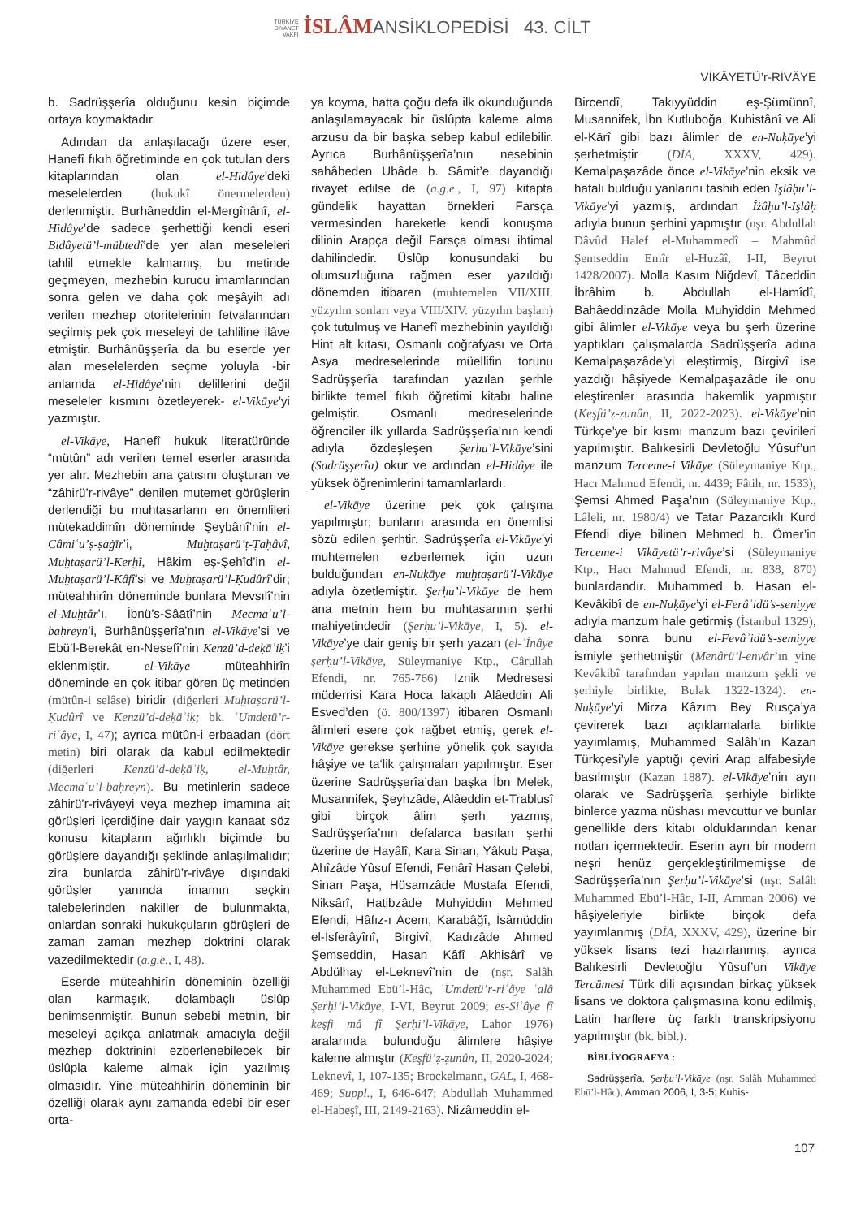TÜRKİYE
DİYANET
VAKFI İSLÂMANSİKLOPEDİSİ 43. CİLT
VİKĀYETÜ’r-RİVÂYE
b. Sadrüşşerîa olduğunu kesin biçimde ortaya koymaktadır.
Adından da anlaşılacağı üzere eser, Hanefî fıkıh öğretiminde en çok tutulan ders kitaplarından olan el-Hidâye’deki meselelerden (hukukî önermelerden) derlenmiştir. Burhâneddin el-Mergînânî, el-Hidâye’de sadece şerhettiği kendi eseri Bidâyetü’l-mübtedî’de yer alan meseleleri tahlil etmekle kalmamış, bu metinde geçmeyen, mezhebin kurucu imamlarından sonra gelen ve daha çok meşâyih adı verilen mezhep otoritelerinin fetvalarından seçilmiş pek çok meseleyi de tahliline ilâve etmiştir. Burhânüşşerîa da bu eserde yer alan meselelerden seçme yoluyla -bir anlamda el-Hidâye’nin delillerini değil meseleler kısmını özetleyerek- el-Vikāye’yi yazmıştır.
el-Vikāye, Hanefî hukuk literatüründe “mütûn” adı verilen temel eserler arasında yer alır. Mezhebin ana çatısını oluşturan ve “zâhirü’r-rivâye” denilen mutemet görüşlerin derlendiği bu muhtasarların en önemlileri mütekaddimîn döneminde Şeybânî’nin el-Câmiʿu’ṣ-ṣaġīr’i, Muḫtaṣarü’ṭ-Ṭaḥâvî, Muḫtaṣarü’l-Kerḫî, Hâkim eş-Şehîd’in el-Muḫtaṣarü’l-Kâfî’si ve Muḫtaṣarü’l-Ḳudûrî’dir; müteahhirîn döneminde bunlara Mevsılî’nin el-Muḫtâr’ı, İbnü’s-Sâātî’nin Mecmaʿu’l-baḥreyn’i, Burhânüşşerîa’nın el-Vikāye’si ve Ebü’l-Berekât en-Nesefî’nin Kenzü’d-deḳāʾiḳ’i eklenmiştir. el-Vikāye müteahhirîn döneminde en çok itibar gören üç metinden (mütûn-i selâse) biridir (diğerleri Muḫtaṣarü’l-Ḳudûrî ve Kenzü’d-deḳāʾiḳ; bk. ʿUmdetü’r-riʿâye, I, 47); ayrıca mütûn-i erbaadan (dört metin) biri olarak da kabul edilmektedir (diğerleri Kenzü’d-deḳāʾiḳ, el-Muḫtâr, Mecmaʿu’l-baḥreyn). Bu metinlerin sadece zâhirü’r-rivâyeyi veya mezhep imamına ait görüşleri içerdiğine dair yaygın kanaat söz konusu kitapların ağırlıklı biçimde bu görüşlere dayandığı şeklinde anlaşılmalıdır; zira bunlarda zâhirü’r-rivâye dışındaki görüşler yanında imamın seçkin talebelerinden nakiller de bulunmakta, onlardan sonraki hukukçuların görüşleri de zaman zaman mezhep doktrini olarak vazedilmektedir (a.g.e., I, 48).
Eserde müteahhirîn döneminin özelliği olan karmaşık, dolambaçlı üslûp benimsenmiştir. Bunun sebebi metnin, bir meseleyi açıkça anlatmak amacıyla değil mezhep doktrinini ezberlenebilecek bir üslûpla kaleme almak için yazılmış olmasıdır. Yine müteahhirîn döneminin bir özelliği olarak aynı zamanda edebî bir eser orta-
ya koyma, hatta çoğu defa ilk okunduğunda anlaşılamayacak bir üslûpta kaleme alma arzusu da bir başka sebep kabul edilebilir. Ayrıca Burhânüşşerîa’nın nesebinin sahâbeden Ubâde b. Sâmit’e dayandığı rivayet edilse de (a.g.e., I, 97) kitapta gündelik hayattan örnekleri Farsça vermesinden hareketle kendi konuşma dilinin Arapça değil Farsça olması ihtimal dahilindedir. Üslûp konusundaki bu olumsuzluğuna rağmen eser yazıldığı dönemden itibaren (muhtemelen VII/XIII. yüzyılın sonları veya VIII/XIV. yüzyılın başları) çok tutulmuş ve Hanefî mezhebinin yayıldığı Hint alt kıtası, Osmanlı coğrafyası ve Orta Asya medreselerinde müellifin torunu Sadrüşşerîa tarafından yazılan şerhle birlikte temel fıkıh öğretimi kitabı haline gelmiştir. Osmanlı medreselerinde öğrenciler ilk yıllarda Sadrüşşerîa’nın kendi adıyla özdeşleşen Şerḥu’l-Vikāye’sini (Sadrüşşerîa) okur ve ardından el-Hidâye ile yüksek öğrenimlerini tamamlarlardı.
el-Vikāye üzerine pek çok çalışma yapılmıştır; bunların arasında en önemlisi sözü edilen şerhtir. Sadrüşşerîa el-Vikāye’yi muhtemelen ezberlemek için uzun bulduğundan en-Nuḳāye muḫtaṣarü’l-Vikāye adıyla özetlemiştir. Şerḥu’l-Vikāye de hem ana metnin hem bu muhtasarının şerhi mahiyetindedir (Şerḥu’l-Vikāye, I, 5). el-Vikāye’ye dair geniş bir şerh yazan (el-ʿİnâye şerḥu’l-Vikāye, Süleymaniye Ktp., Cârullah Efendi, nr. 765-766) İznik Medresesi müderrisi Kara Hoca lakaplı Alâeddin Ali Esved’den (ö. 800/1397) itibaren Osmanlı âlimleri esere çok rağbet etmiş, gerek el-Vikāye gerekse şerhine yönelik çok sayıda hâşiye ve ta‘lik çalışmaları yapılmıştır. Eser üzerine Sadrüşşerîa’dan başka İbn Melek, Musannifek, Şeyhzâde, Alâeddin et-Trablusî gibi birçok âlim şerh yazmış, Sadrüşşerîa’nın defalarca basılan şerhi üzerine de Hayâlî, Kara Sinan, Yâkub Paşa, Ahîzâde Yûsuf Efendi, Fenârî Hasan Çelebi, Sinan Paşa, Hüsamzâde Mustafa Efendi, Niksârî, Hatibzâde Muhyiddin Mehmed Efendi, Hâfız-ı Acem, Karabâğî, İsâmüddin el-İsferâyînî, Birgivî, Kadızâde Ahmed Şemseddin, Hasan Kâfî Akhisârî ve Abdülhay el-Leknevî’nin de (nşr. Salâh Muhammed Ebü’l-Hâc, ʿUmdetü’r-riʿâye ʿalâ Şerḥi’l-Vikāye, I-VI, Beyrut 2009; es-Siʿâye fî keşfi mâ fî Şerḥi’l-Vikāye, Lahor 1976) aralarında bulunduğu âlimlere hâşiye kaleme almıştır (Keşfü’ẓ-ẓunûn, II, 2020-2024; Leknevî, I, 107-135; Brockelmann, GAL, I, 468-469; Suppl., I, 646-647; Abdullah Muhammed el-Habeşî, III, 2149-2163). Nizâmeddin el-
Bircendî, Takıyyüddin eş-Şümünnî, Musannifek, İbn Kutluboğa, Kuhistânî ve Ali el-Kārî gibi bazı âlimler de en-Nuḳāye’yi şerhetmiştir (DİA, XXXV, 429). Kemalpaşazâde önce el-Vikāye’nin eksik ve hatalı bulduğu yanlarını tashih eden Işlâḥu’l-Vikāye’yi yazmış, ardından Îżâḥu’l-Işlâḥ adıyla bunun şerhini yapmıştır (nşr. Abdullah Dâvûd Halef el-Muhammedî – Mahmûd Şemseddin Emîr el-Huzâî, I-II, Beyrut 1428/2007). Molla Kasım Niğdevî, Tâceddin İbrâhim b. Abdullah el-Hamîdî, Bahâeddinzâde Molla Muhyiddin Mehmed gibi âlimler el-Vikāye veya bu şerh üzerine yaptıkları çalışmalarda Sadrüşşerîa adına Kemalpaşazâde’yi eleştirmiş, Birgivî ise yazdığı hâşiyede Kemalpaşazâde ile onu eleştirenler arasında hakemlik yapmıştır (Keşfü’ẓ-ẓunûn, II, 2022-2023). el-Vikāye’nin Türkçe’ye bir kısmı manzum bazı çevirileri yapılmıştır. Balıkesirli Devletoğlu Yûsuf’un manzum Terceme-i Vikāye (Süleymaniye Ktp., Hacı Mahmud Efendi, nr. 4439; Fâtih, nr. 1533), Şemsi Ahmed Paşa’nın (Süleymaniye Ktp., Lâleli, nr. 1980/4) ve Tatar Pazarcıklı Kurd Efendi diye bilinen Mehmed b. Ömer’in Terceme-i Vikāyetü’r-rivâye’si (Süleymaniye Ktp., Hacı Mahmud Efendi, nr. 838, 870) bunlardandır. Muhammed b. Hasan el-Kevâkibî de en-Nuḳāye’yi el-Ferâʾidü’s-seniyye adıyla manzum hale getirmiş (İstanbul 1329), daha sonra bunu el-Fevâʾidü’s-semiyye ismiyle şerhetmiştir (Menârü’l-envâr’ın yine Kevâkibî tarafından yapılan manzum şekli ve şerhiyle birlikte, Bulak 1322-1324). en-Nuḳāye’yi Mirza Kâzım Bey Rusça’ya çevirerek bazı açıklamalarla birlikte yayımlamış, Muhammed Salâh’ın Kazan Türkçesi’yle yaptığı çeviri Arap alfabesiyle basılmıştır (Kazan 1887). el-Vikāye’nin ayrı olarak ve Sadrüşşerîa şerhiyle birlikte binlerce yazma nüshası mevcuttur ve bunlar genellikle ders kitabı olduklarından kenar notları içermektedir. Eserin ayrı bir modern neşri henüz gerçekleştirilmemişse de Sadrüşşerîa’nın Şerḥu’l-Vikāye’si (nşr. Salâh Muhammed Ebü’l-Hâc, I-II, Amman 2006) ve hâşiyeleriyle birlikte birçok defa yayımlanmış (DİA, XXXV, 429), üzerine bir yüksek lisans tezi hazırlanmış, ayrıca Balıkesirli Devletoğlu Yûsuf’un Vikāye Tercümesi Türk dili açısından birkaç yüksek lisans ve doktora çalışmasına konu edilmiş, Latin harflere üç farklı transkripsiyonu yapılmıştır (bk. bibl.).
BİBLİYOGRAFYA :
Sadrüşşerîa, Şerḥu’l-Vikāye (nşr. Salâh Muhammed Ebü’l-Hâc), Amman 2006, I, 3-5; Kuhis-
107